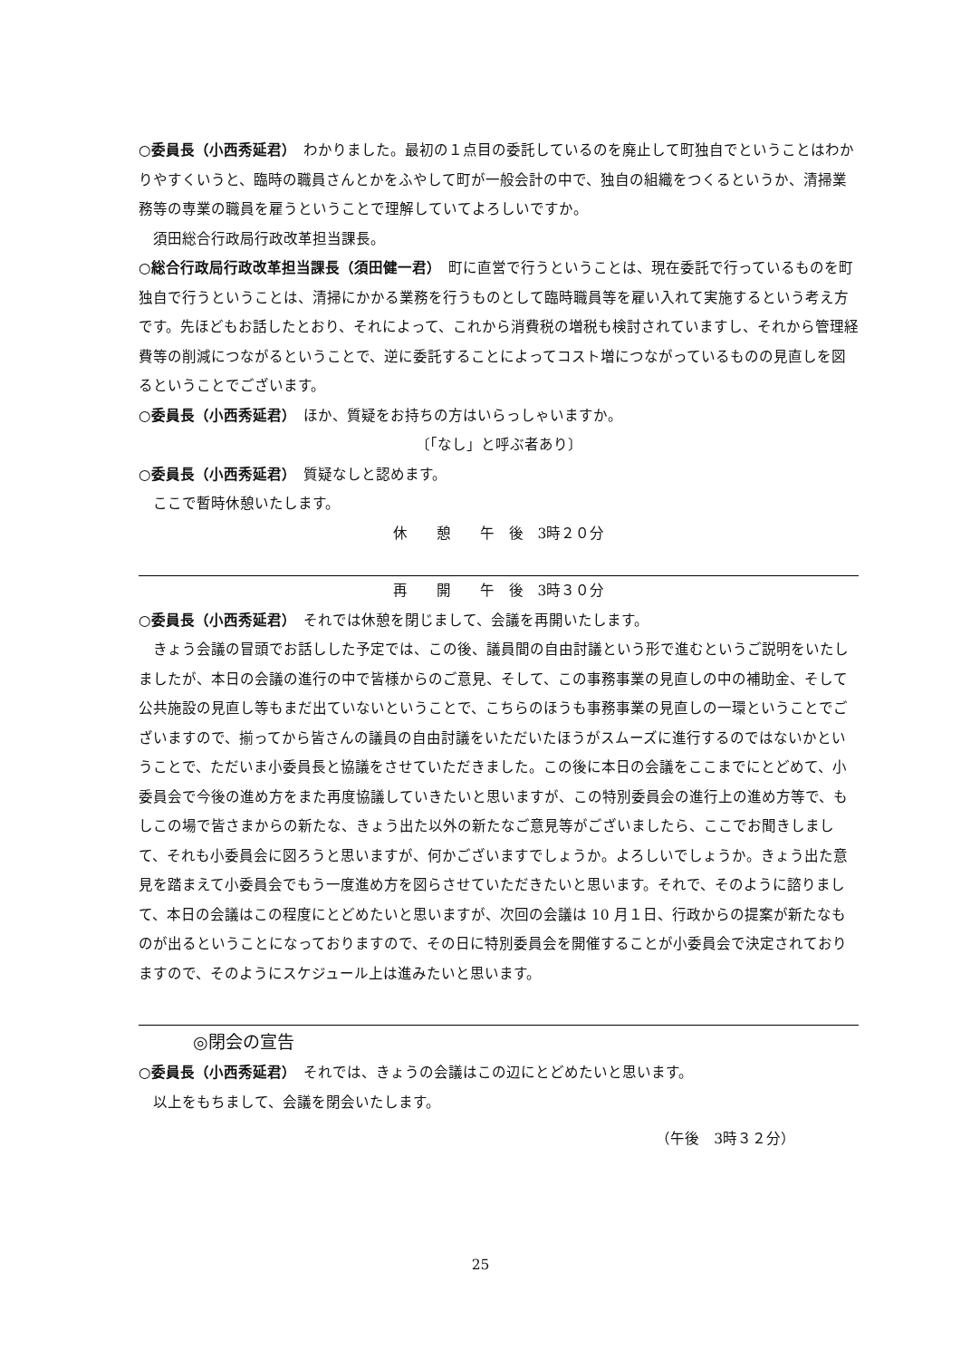○委員長（小西秀延君）　わかりました。最初の１点目の委託しているのを廃止して町独自でということはわかりやすくいうと、臨時の職員さんとかをふやして町が一般会計の中で、独自の組織をつくるというか、清掃業務等の専業の職員を雇うということで理解していてよろしいですか。
須田総合行政局行政改革担当課長。
○総合行政局行政改革担当課長（須田健一君）　町に直営で行うということは、現在委託で行っているものを町独自で行うということは、清掃にかかる業務を行うものとして臨時職員等を雇い入れて実施するという考え方です。先ほどもお話したとおり、それによって、これから消費税の増税も検討されていますし、それから管理経費等の削減につながるということで、逆に委託することによってコスト増につながっているものの見直しを図るということでございます。
○委員長（小西秀延君）　ほか、質疑をお持ちの方はいらっしゃいますか。
〔「なし」と呼ぶ者あり〕
○委員長（小西秀延君）　質疑なしと認めます。
ここで暫時休憩いたします。
休　　憩　　午　後　3時２０分
再　　開　　午　後　3時３０分
○委員長（小西秀延君）　それでは休憩を閉じまして、会議を再開いたします。
きょう会議の冒頭でお話しした予定では、この後、議員間の自由討議という形で進むというご説明をいたしましたが、本日の会議の進行の中で皆様からのご意見、そして、この事務事業の見直しの中の補助金、そして公共施設の見直し等もまだ出ていないということで、こちらのほうも事務事業の見直しの一環ということでございますので、揃ってから皆さんの議員の自由討議をいただいたほうがスムーズに進行するのではないかということで、ただいま小委員長と協議をさせていただきました。この後に本日の会議をここまでにとどめて、小委員会で今後の進め方をまた再度協議していきたいと思いますが、この特別委員会の進行上の進め方等で、もしこの場で皆さまからの新たな、きょう出た以外の新たなご意見等がございましたら、ここでお聞きしまして、それも小委員会に図ろうと思いますが、何かございますでしょうか。よろしいでしょうか。きょう出た意見を踏まえて小委員会でもう一度進め方を図らさせていただきたいと思います。それで、そのように諮りまして、本日の会議はこの程度にとどめたいと思いますが、次回の会議は 10 月１日、行政からの提案が新たなものが出るということになっておりますので、その日に特別委員会を開催することが小委員会で決定されておりますので、そのようにスケジュール上は進みたいと思います。
◎閉会の宣告
○委員長（小西秀延君）　それでは、きょうの会議はこの辺にとどめたいと思います。
以上をもちまして、会議を閉会いたします。
（午後　3時３２分）
25